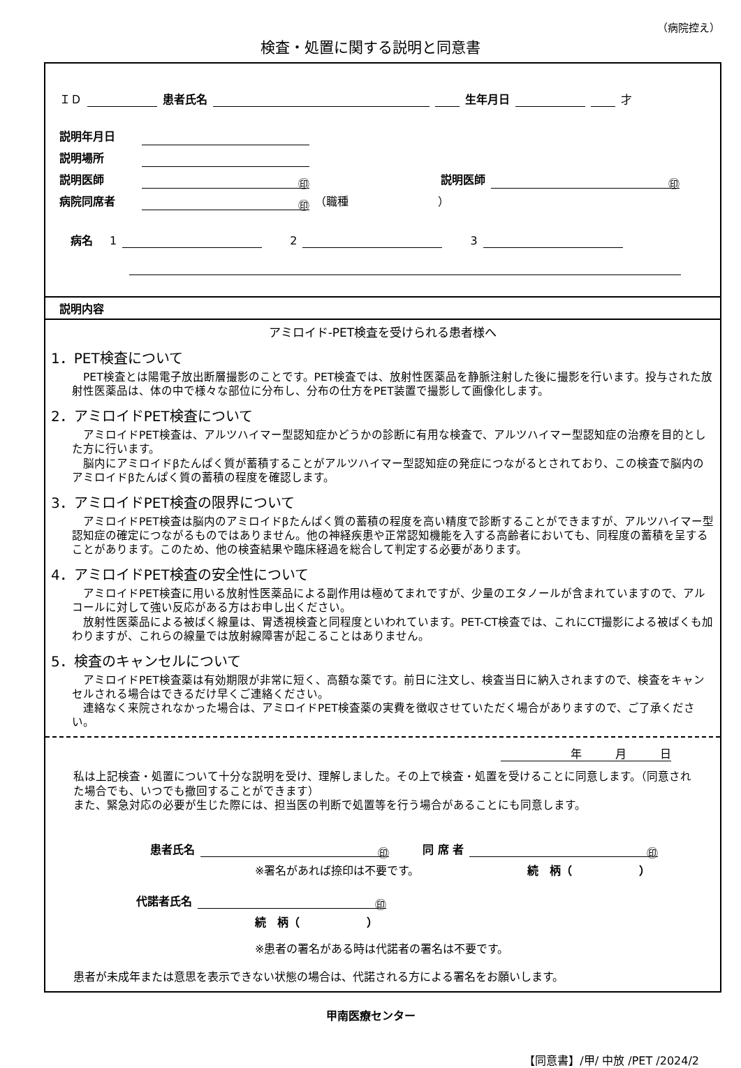（病院控え）
検査・処置に関する説明と同意書
ＩＤ 患者氏名 生年月日 才
説明年月日
説明場所
説明医師 ㊞ 説明医師 ㊞
病院同席者 ㊞ （職種　　　　　　　　）
　病名　1 　　2 　　3
説明内容
アミロイド-PET検査を受けられる患者様へ
1．PET検査について
　PET検査とは陽電子放出断層撮影のことです。PET検査では、放射性医薬品を静脈注射した後に撮影を行います。投与された放射性医薬品は、体の中で様々な部位に分布し、分布の仕方をPET装置で撮影して画像化します。
2．アミロイドPET検査について
　アミロイドPET検査は、アルツハイマー型認知症かどうかの診断に有用な検査で、アルツハイマー型認知症の治療を目的とした方に行います。
　脳内にアミロイドβたんぱく質が蓄積することがアルツハイマー型認知症の発症につながるとされており、この検査で脳内のアミロイドβたんぱく質の蓄積の程度を確認します。
3．アミロイドPET検査の限界について
　アミロイドPET検査は脳内のアミロイドβたんぱく質の蓄積の程度を高い精度で診断することができますが、アルツハイマー型認知症の確定につながるものではありません。他の神経疾患や正常認知機能を入する高齢者においても、同程度の蓄積を呈することがあります。このため、他の検査結果や臨床経過を総合して判定する必要があります。
4．アミロイドPET検査の安全性について
　アミロイドPET検査に用いる放射性医薬品による副作用は極めてまれですが、少量のエタノールが含まれていますので、アルコールに対して強い反応がある方はお申し出ください。
　放射性医薬品による被ばく線量は、胃透視検査と同程度といわれています。PET-CT検査では、これにCT撮影による被ばくも加わりますが、これらの線量では放射線障害が起こることはありません。
5．検査のキャンセルについて
　アミロイドPET検査薬は有効期限が非常に短く、高額な薬です。前日に注文し、検査当日に納入されますので、検査をキャンセルされる場合はできるだけ早くご連絡ください。
　連絡なく来院されなかった場合は、アミロイドPET検査薬の実費を徴収させていただく場合がありますので、ご了承ください。
年　　　月　　　日
私は上記検査・処置について十分な説明を受け、理解しました。その上で検査・処置を受けることに同意します。（同意された場合でも、いつでも撤回することができます）
また、緊急対応の必要が生じた際には、担当医の判断で処置等を行う場合があることにも同意します。
患者氏名 ㊞　　同 席 者 ㊞
※署名があれば捺印は不要です。 続　柄（　　　　　　）
代諾者氏名 ㊞
続　柄（　　　　　　）
※患者の署名がある時は代諾者の署名は不要です。
患者が未成年または意思を表示できない状態の場合は、代諾される方による署名をお願いします。
甲南医療センター
【同意書】/甲/ 中放 /PET /2024/2